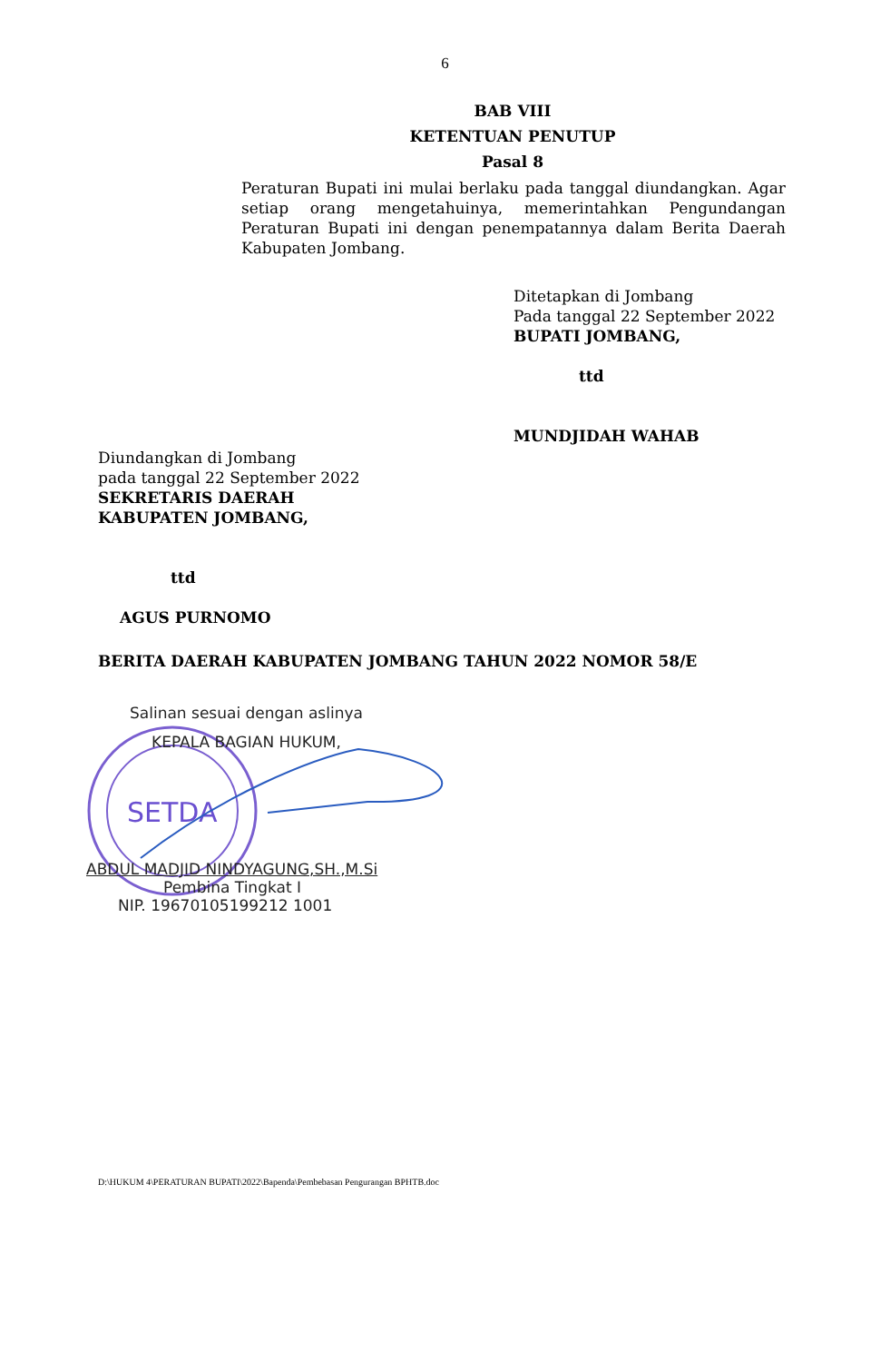6
BAB VIII
KETENTUAN PENUTUP
Pasal 8
Peraturan Bupati ini mulai berlaku pada tanggal diundangkan. Agar setiap orang mengetahuinya, memerintahkan Pengundangan Peraturan Bupati ini dengan penempatannya dalam Berita Daerah Kabupaten Jombang.
Ditetapkan di Jombang
Pada tanggal 22 September 2022
BUPATI JOMBANG,
ttd
MUNDJIDAH WAHAB
Diundangkan di Jombang
pada tanggal 22 September 2022
SEKRETARIS DAERAH
KABUPATEN JOMBANG,
ttd
AGUS PURNOMO
BERITA DAERAH KABUPATEN JOMBANG TAHUN 2022 NOMOR 58/E
SETDA
Salinan sesuai dengan aslinya
KEPALA BAGIAN HUKUM,
ABDUL MADJID NINDYAGUNG,SH.,M.Si
Pembina Tingkat I
NIP. 19670105199212 1001
D:\HUKUM 4\PERATURAN BUPATI\2022\Bapenda\Pembebasan Pengurangan BPHTB.doc